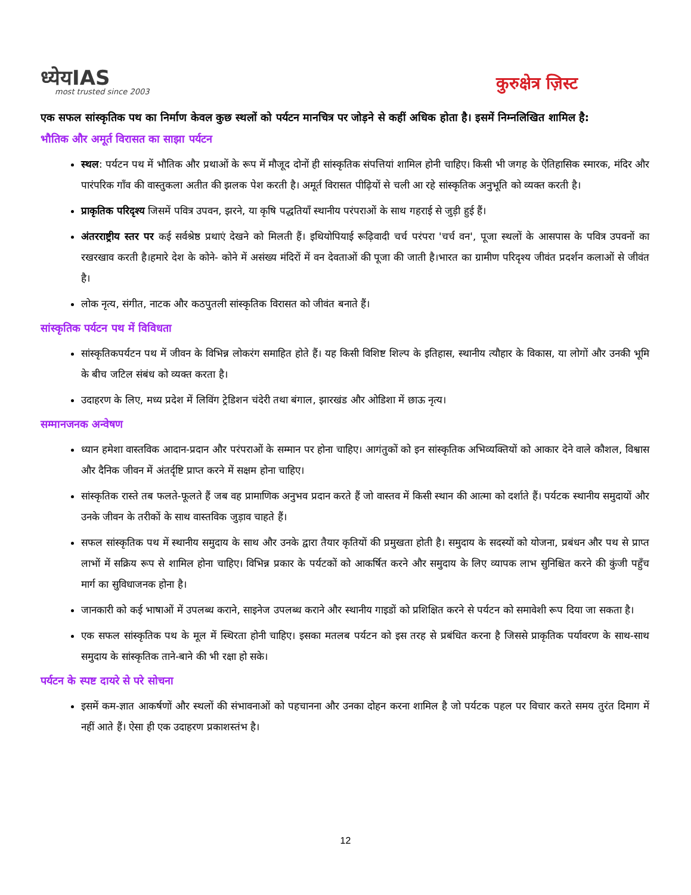ध्येयIAS
most trusted since 2003
कुरुक्षेत्र ज़िस्ट
एक सफल सांस्कृतिक पथ का निर्माण केवल कुछ स्थलों को पर्यटन मानचित्र पर जोड़ने से कहीं अधिक होता है। इसमें निम्नलिखित शामिल है:
भौतिक और अमूर्त विरासत का साझा पर्यटन
स्थल: पर्यटन पथ में भौतिक और प्रथाओं के रूप में मौजूद दोनों ही सांस्कृतिक संपत्तियां शामिल होनी चाहिए। किसी भी जगह के ऐतिहासिक स्मारक, मंदिर और पारंपरिक गाँव की वास्तुकला अतीत की झलक पेश करती है। अमूर्त विरासत पीढ़ियों से चली आ रहे सांस्कृतिक अनुभूति को व्यक्त करती है।
प्राकृतिक परिदृश्य जिसमें पवित्र उपवन, झरने, या कृषि पद्धतियाँ स्थानीय परंपराओं के साथ गहराई से जुड़ी हुई हैं।
अंतरराष्ट्रीय स्तर पर कई सर्वश्रेष्ठ प्रथाएं देखने को मिलती हैं। इथियोपियाई रूढ़िवादी चर्च परंपरा 'चर्च वन', पूजा स्थलों के आसपास के पवित्र उपवनों का रखरखाव करती है।हमारे देश के कोने- कोने में असंख्य मंदिरों में वन देवताओं की पूजा की जाती है।भारत का ग्रामीण परिदृश्य जीवंत प्रदर्शन कलाओं से जीवंत है।
लोक नृत्य, संगीत, नाटक और कठपुतली सांस्कृतिक विरासत को जीवंत बनाते हैं।
सांस्कृतिक पर्यटन पथ में विविधता
सांस्कृतिकपर्यटन पथ में जीवन के विभिन्न लोकरंग समाहित होते हैं। यह किसी विशिष्ट शिल्प के इतिहास, स्थानीय त्यौहार के विकास, या लोगों और उनकी भूमि के बीच जटिल संबंध को व्यक्त करता है।
उदाहरण के लिए, मध्य प्रदेश में लिविंग ट्रेडिशन चंदेरी तथा बंगाल, झारखंड और ओडिशा में छाऊ नृत्य।
सम्मानजनक अन्वेषण
ध्यान हमेशा वास्तविक आदान-प्रदान और परंपराओं के सम्मान पर होना चाहिए। आगंतुकों को इन सांस्कृतिक अभिव्यक्तियों को आकार देने वाले कौशल, विश्वास और दैनिक जीवन में अंतर्दृष्टि प्राप्त करने में सक्षम होना चाहिए।
सांस्कृतिक रास्ते तब फलते-फूलते हैं जब वह प्रामाणिक अनुभव प्रदान करते हैं जो वास्तव में किसी स्थान की आत्मा को दर्शाते हैं। पर्यटक स्थानीय समुदायों और उनके जीवन के तरीकों के साथ वास्तविक जुड़ाव चाहते हैं।
सफल सांस्कृतिक पथ में स्थानीय समुदाय के साथ और उनके द्वारा तैयार कृतियों की प्रमुखता होती है। समुदाय के सदस्यों को योजना, प्रबंधन और पथ से प्राप्त लाभों में सक्रिय रूप से शामिल होना चाहिए। विभिन्न प्रकार के पर्यटकों को आकर्षित करने और समुदाय के लिए व्यापक लाभ सुनिश्चित करने की कुंजी पहुँच मार्ग का सुविधाजनक होना है।
जानकारी को कई भाषाओं में उपलब्ध कराने, साइनेज उपलब्ध कराने और स्थानीय गाइडों को प्रशिक्षित करने से पर्यटन को समावेशी रूप दिया जा सकता है।
एक सफल सांस्कृतिक पथ के मूल में स्थिरता होनी चाहिए। इसका मतलब पर्यटन को इस तरह से प्रबंधित करना है जिससे प्राकृतिक पर्यावरण के साथ-साथ समुदाय के सांस्कृतिक ताने-बाने की भी रक्षा हो सके।
पर्यटन के स्पष्ट दायरे से परे सोचना
इसमें कम-ज्ञात आकर्षणों और स्थलों की संभावनाओं को पहचानना और उनका दोहन करना शामिल है जो पर्यटक पहल पर विचार करते समय तुरंत दिमाग में नहीं आते हैं। ऐसा ही एक उदाहरण प्रकाशस्तंभ है।
12